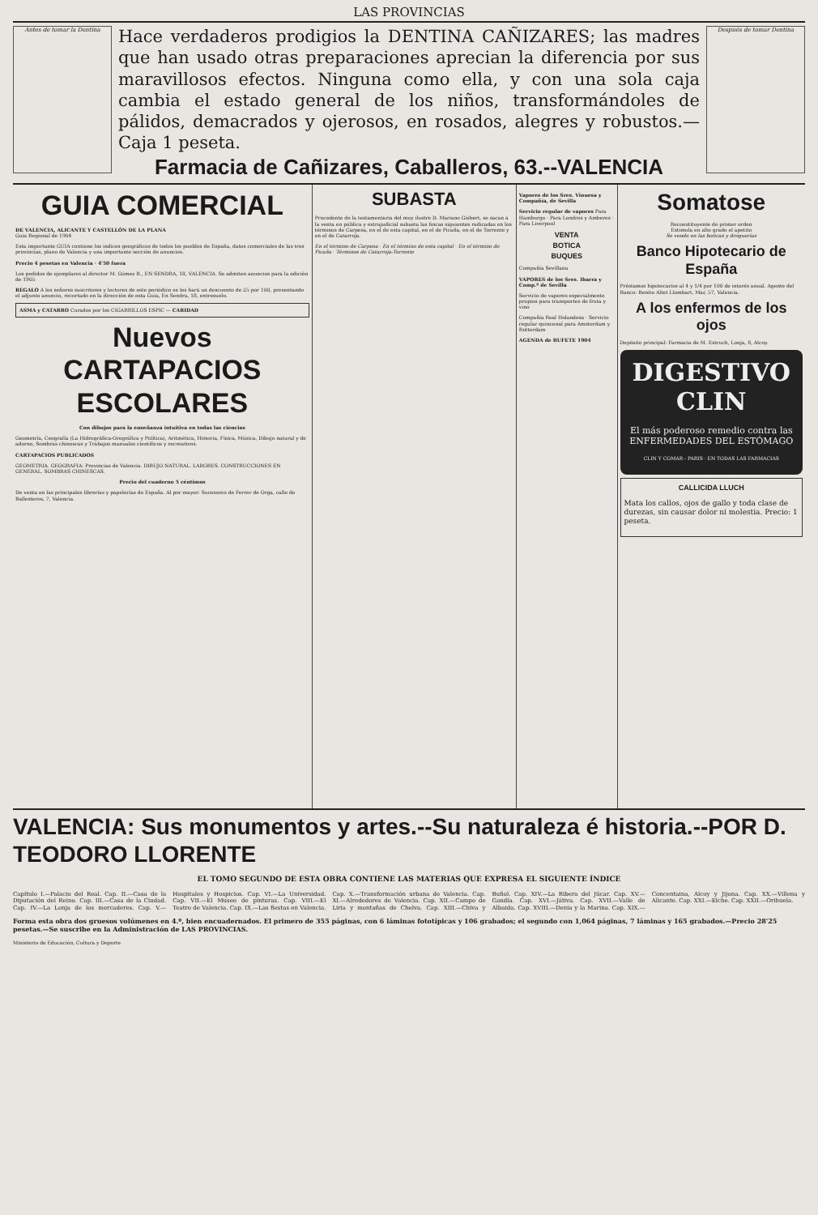LAS PROVINCIAS
Antes de tomar la Dentina
Hace verdaderos prodigios la DENTINA CAÑIZARES; las madres que han usado otras preparaciones aprecian la diferencia por sus maravillosos efectos. Ninguna como ella, y con una sola caja cambia el estado general de los niños, transformándoles de pálidos, demacrados y ojerosos, en rosados, alegres y robustos.—Caja 1 peseta.
Farmacia de Cañizares, Caballeros, 63.--VALENCIA
Después de tomar Dentina
GUIA COMERCIAL
DE VALENCIA, ALICANTE Y CASTELLÓN DE LA PLANA
Guia Regional de 1904
Esta importante GUIA contiene los indices geográficos de todos los pueblos de España, datos comerciales de las tres provincias, plano de Valencia y una importante sección de anuncios.
Precio 4 pesetas en Valencia · 4'50 fuera
Los pedidos de ejemplares al director M. Gómez R., EN SENDRA, 18, VALENCIA. Se admiten anuncios para la edición de 1905
REGALO A los señores suscritores y lectores de este periódico se les hará un descuento de 25 por 100, presentando el adjunto anuncio, recortado en la dirección de esta Guia, En Sendra, 18, entresuelo.
ASMA y CATARRO Curados por los CIGARRILLOS ESPIC — CARIDAD
Nuevos CARTAPACIOS ESCOLARES
Con dibujos para la enseñanza intuitiva en todas las ciencias
Geometría, Ceografía (La Hidrográfica-Orográfica y Política), Aritmética, Historia, Física, Música, Dibujo natural y de adorno, Sombras chinescas y Trabajos manuales científicos y recreativos.
CARTAPACIOS PUBLICADOS
GEOMETRIA. GEOGRAFIA: Provincias de Valencia. DIBUJO NATURAL. LABORES. CONSTRUCCIONES EN GENERAL. SOMBRAS CHINESCAS.
Precio del cuaderno 5 céntimos
De venta en las principales librerías y papelerías de España. Al por mayor: Sucesores de Ferrer de Orga, calle de Ballesteros, 7, Valencia.
SUBASTA
Procedente de la testamentaria del muy ilustre D. Mariano Gisbert, se sacan á la venta en pública y extrajudicial subasta las fincas siguientes radicadas en los términos de Carpesa, en el de esta capital, en el de Picaña, en el de Torrente y en el de Catarroja.
En el término de Carpesa · En el término de esta capital · En el término de Picaña · Términos de Catarroja-Torrente
Vapores de los Sres. Vinuesa y Compañía, de Sevilla
Servicio regular de vapores Para Hamburgo · Para Londres y Amberes · Para Liverpool
VENTA
BOTICA
BUQUES
Compañía Sevillana
VAPORES de los Sres. Ibarra y Comp.ª de Sevilla
Servicio de vapores especialmente propios para transportes de fruta y vino
Compañía Real Holandesa · Servicio regular quincenal para Amsterdam y Rotterdam
AGENDA de BUFETE 1904
Somatose
Reconstituyente de primer orden
Estimula en alto grado el apetito
Se vende en las boticas y droguerias
Banco Hipotecario de España
Préstamos hipotecarios al 4 y 1/4 por 100 de interés anual. Agente del Banco: Benito Altet Llombart, Mar, 57, Valencia.
A los enfermos de los ojos
Depósito principal: Farmacia de M. Estruch, Lonja, 8, Alcoy.
DIGESTIVO CLIN
El más poderoso remedio contra las ENFERMEDADES DEL ESTÓMAGO
CLIN Y COMAR - PARIS · EN TODAS LAS FARMACIAS
CALLICIDA LLUCH
Mata los callos, ojos de gallo y toda clase de durezas, sin causar dolor ni molestia. Precio: 1 peseta.
VALENCIA: Sus monumentos y artes.--Su naturaleza é historia.--POR D. TEODORO LLORENTE
EL TOMO SEGUNDO DE ESTA OBRA CONTIENE LAS MATERIAS QUE EXPRESA EL SIGUIENTE ÍNDICE
Capítulo I.—Palacio del Real. Cap. II.—Casa de la Diputación del Reino. Cap. III.—Casa de la Ciudad. Cap. IV.—La Lonja de los mercaderes. Cap. V.—Hospitales y Hospicios. Cap. VI.—La Universidad. Cap. VII.—El Museo de pinturas. Cap. VIII.—El Teatro de Valencia. Cap. IX.—Las fiestas en Valencia. Cap. X.—Transformación urbana de Valencia. Cap. XI.—Alrededores de Valencia. Cap. XII.—Campo de Liria y montañas de Chelva. Cap. XIII.—Chiva y Buñol. Cap. XIV.—La Ribera del Júcar. Cap. XV.—Gandía. Cap. XVI.—Játiva. Cap. XVII.—Valle de Albaida. Cap. XVIII.—Denia y la Marina. Cap. XIX.—Concentaina, Alcoy y Jijona. Cap. XX.—Villena y Alicante. Cap. XXI.—Elche. Cap. XXII.—Orihuela.
Forma esta obra dos gruesos volúmenes en 4.º, bien encuadernados. El primero de 355 páginas, con 6 láminas fototípicas y 106 grabados; el segundo con 1,064 páginas, 7 láminas y 165 grabados.—Precio 28'25 pesetas.—Se suscribe en la Administración de LAS PROVINCIAS.
Ministerio de Educación, Cultura y Deporte